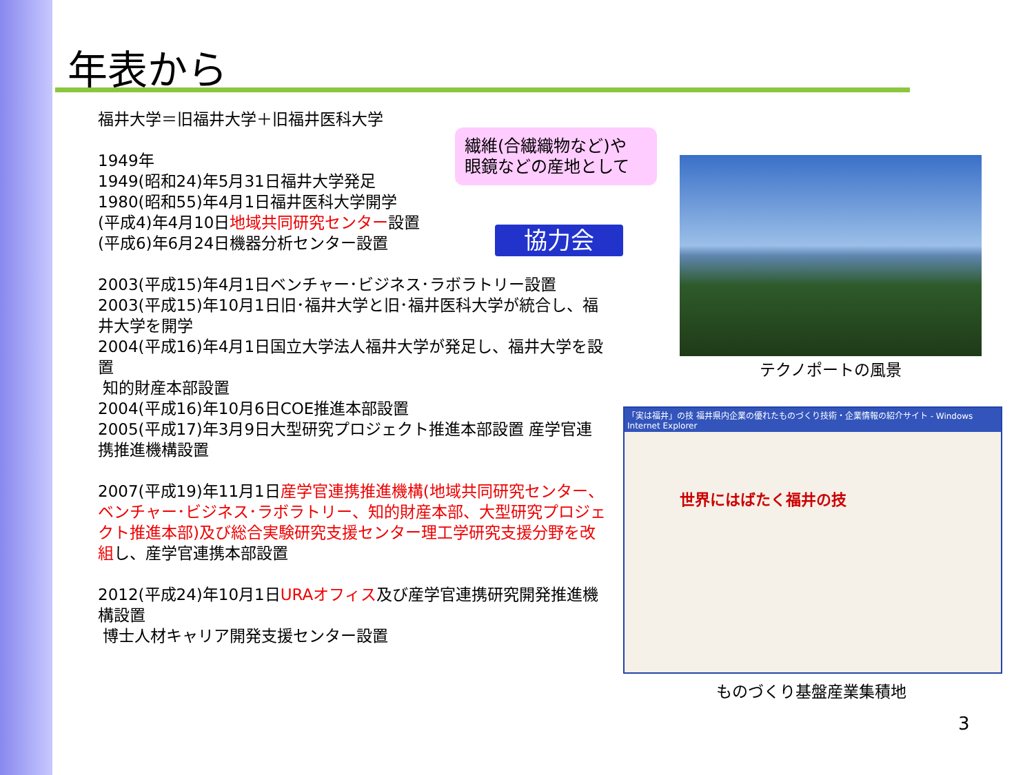年表から
福井大学＝旧福井大学＋旧福井医科大学
1949年
1949(昭和24)年5月31日福井大学発足
1980(昭和55)年4月1日福井医科大学開学
(平成4)年4月10日地域共同研究センター設置
(平成6)年6月24日機器分析センター設置
2003(平成15)年4月1日ベンチャー･ビジネス･ラボラトリー設置
2003(平成15)年10月1日旧･福井大学と旧･福井医科大学が統合し、福井大学を開学
2004(平成16)年4月1日国立大学法人福井大学が発足し、福井大学を設置
知的財産本部設置
2004(平成16)年10月6日COE推進本部設置
2005(平成17)年3月9日大型研究プロジェクト推進本部設置 産学官連携推進機構設置
2007(平成19)年11月1日産学官連携推進機構(地域共同研究センター、ベンチャー･ビジネス･ラボラトリー、知的財産本部、大型研究プロジェクト推進本部)及び総合実験研究支援センター理工学研究支援分野を改組し、産学官連携本部設置
2012(平成24)年10月1日URAオフィス及び産学官連携研究開発推進機構設置
博士人材キャリア開発支援センター設置
繊維(合繊織物など)や
眼鏡などの産地として
協力会
テクノポートの風景
「実は福井」の技 福井県内企業の優れたものづくり技術・企業情報の紹介サイト - Windows Internet Explorer
世界にはばたく福井の技
ものづくり基盤産業集積地
3